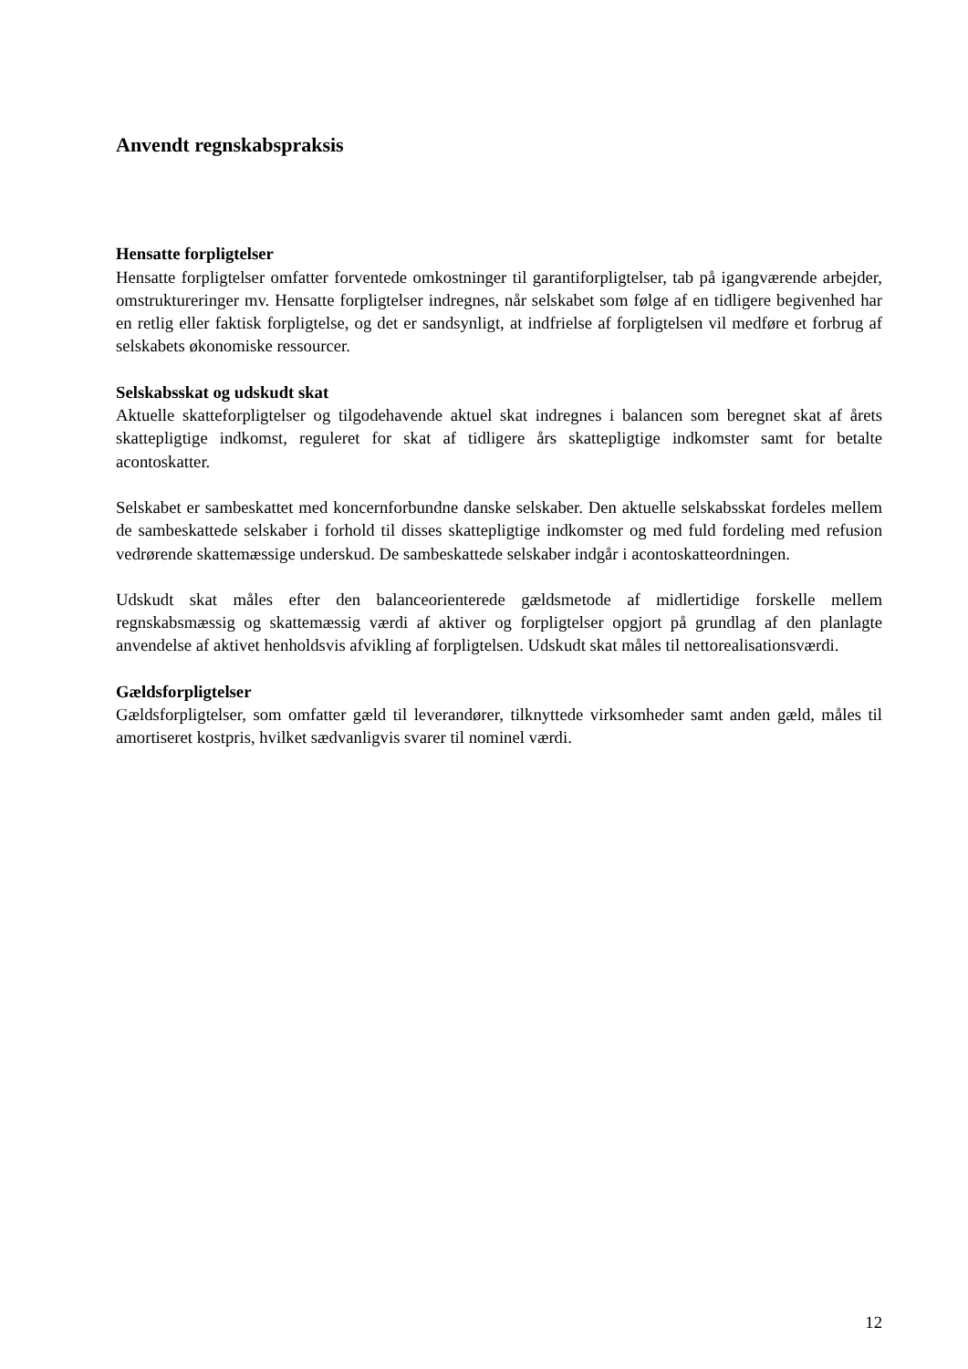Anvendt regnskabspraksis
Hensatte forpligtelser
Hensatte forpligtelser omfatter forventede omkostninger til garantiforpligtelser, tab på igangværende arbejder, omstruktureringer mv. Hensatte forpligtelser indregnes, når selskabet som følge af en tidligere begivenhed har en retlig eller faktisk forpligtelse, og det er sandsynligt, at indfrielse af forpligtelsen vil medføre et forbrug af selskabets økonomiske ressourcer.
Selskabsskat og udskudt skat
Aktuelle skatteforpligtelser og tilgodehavende aktuel skat indregnes i balancen som beregnet skat af årets skattepligtige indkomst, reguleret for skat af tidligere års skattepligtige indkomster samt for betalte acontoskatter.
Selskabet er sambeskattet med koncernforbundne danske selskaber. Den aktuelle selskabsskat fordeles mellem de sambeskattede selskaber i forhold til disses skattepligtige indkomster og med fuld fordeling med refusion vedrørende skattemæssige underskud. De sambeskattede selskaber indgår i acontoskatteordningen.
Udskudt skat måles efter den balanceorienterede gældsmetode af midlertidige forskelle mellem regnskabsmæssig og skattemæssig værdi af aktiver og forpligtelser opgjort på grundlag af den planlagte anvendelse af aktivet henholdsvis afvikling af forpligtelsen. Udskudt skat måles til nettorealisationsværdi.
Gældsforpligtelser
Gældsforpligtelser, som omfatter gæld til leverandører, tilknyttede virksomheder samt anden gæld, måles til amortiseret kostpris, hvilket sædvanligvis svarer til nominel værdi.
12